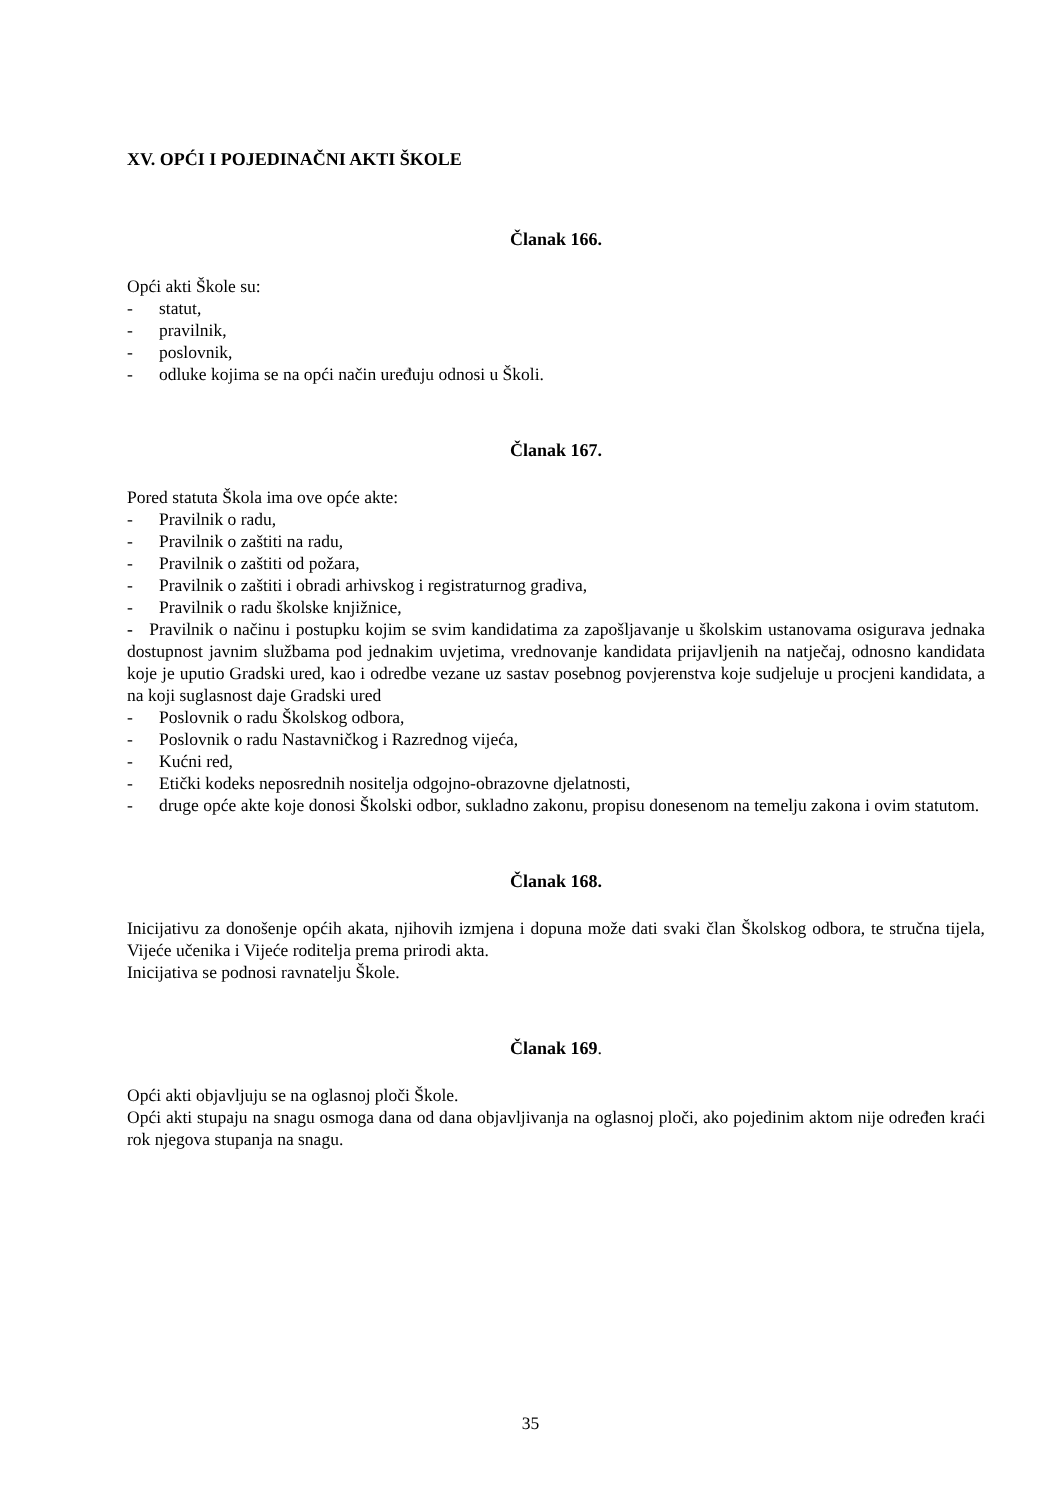XV. OPĆI I POJEDINAČNI AKTI ŠKOLE
Članak 166.
Opći akti Škole su:
- statut,
- pravilnik,
- poslovnik,
- odluke kojima se na opći način uređuju odnosi u Školi.
Članak 167.
Pored statuta Škola ima ove opće akte:
- Pravilnik o radu,
- Pravilnik o zaštiti na radu,
- Pravilnik o zaštiti od požara,
- Pravilnik o zaštiti i obradi arhivskog i registraturnog gradiva,
- Pravilnik o radu školske knjižnice,
- Pravilnik o načinu i postupku kojim se svim kandidatima za zapošljavanje u školskim ustanovama osigurava jednaka dostupnost javnim službama pod jednakim uvjetima, vrednovanje kandidata prijavljenih na natječaj, odnosno kandidata koje je uputio Gradski ured, kao i odredbe vezane uz sastav posebnog povjerenstva koje sudjeluje u procjeni kandidata, a na koji suglasnost daje Gradski ured
- Poslovnik o radu Školskog odbora,
- Poslovnik o radu Nastavničkog i Razrednog vijeća,
- Kućni red,
- Etički kodeks neposrednih nositelja odgojno-obrazovne djelatnosti,
- druge opće akte koje donosi Školski odbor, sukladno zakonu, propisu donesenom na temelju zakona i ovim statutom.
Članak 168.
Inicijativu za donošenje općih akata, njihovih izmjena i dopuna može dati svaki član Školskog odbora, te stručna tijela, Vijeće učenika i Vijeće roditelja prema prirodi akta.
Inicijativa se podnosi ravnatelju Škole.
Članak 169.
Opći akti objavljuju se na oglasnoj ploči Škole.
Opći akti stupaju na snagu osmoga dana od dana objavljivanja na oglasnoj ploči, ako pojedinim aktom nije određen kraći rok njegova stupanja na snagu.
35